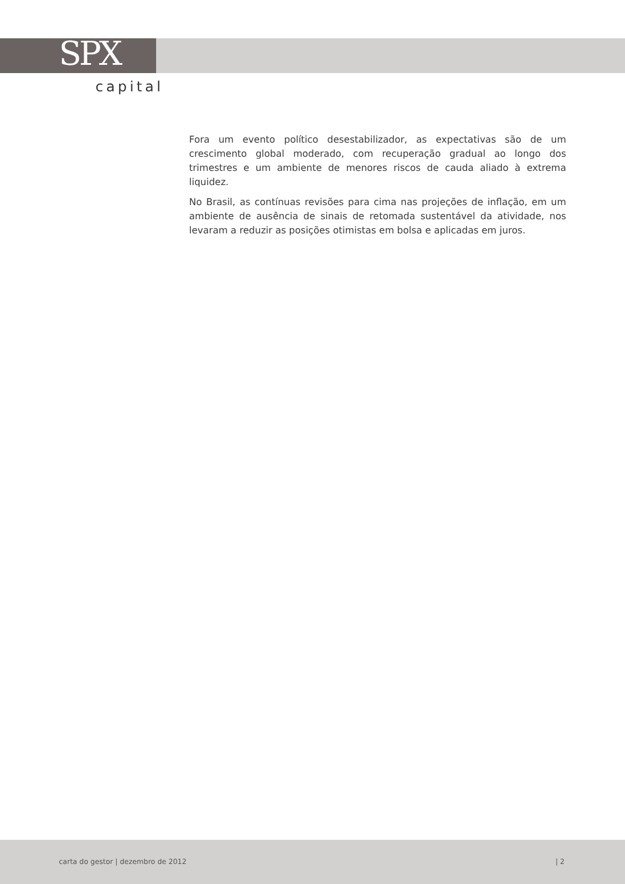SPX
capital
Fora um evento político desestabilizador, as expectativas são de um crescimento global moderado, com recuperação gradual ao longo dos trimestres e um ambiente de menores riscos de cauda aliado à extrema liquidez.
No Brasil, as contínuas revisões para cima nas projeções de inflação, em um ambiente de ausência de sinais de retomada sustentável da atividade, nos levaram a reduzir as posições otimistas em bolsa e aplicadas em juros.
carta do gestor | dezembro de 2012 | 2